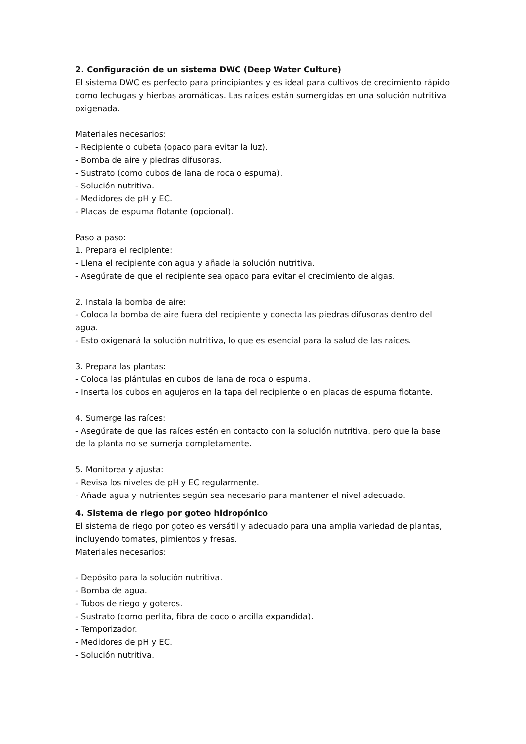2. Configuración de un sistema DWC (Deep Water Culture)
El sistema DWC es perfecto para principiantes y es ideal para cultivos de crecimiento rápido como lechugas y hierbas aromáticas. Las raíces están sumergidas en una solución nutritiva oxigenada.
Materiales necesarios:
- Recipiente o cubeta (opaco para evitar la luz).
- Bomba de aire y piedras difusoras.
- Sustrato (como cubos de lana de roca o espuma).
- Solución nutritiva.
- Medidores de pH y EC.
- Placas de espuma flotante (opcional).
Paso a paso:
1. Prepara el recipiente:
- Llena el recipiente con agua y añade la solución nutritiva.
- Asegúrate de que el recipiente sea opaco para evitar el crecimiento de algas.
2. Instala la bomba de aire:
- Coloca la bomba de aire fuera del recipiente y conecta las piedras difusoras dentro del agua.
- Esto oxigenará la solución nutritiva, lo que es esencial para la salud de las raíces.
3. Prepara las plantas:
- Coloca las plántulas en cubos de lana de roca o espuma.
- Inserta los cubos en agujeros en la tapa del recipiente o en placas de espuma flotante.
4. Sumerge las raíces:
- Asegúrate de que las raíces estén en contacto con la solución nutritiva, pero que la base de la planta no se sumerja completamente.
5. Monitorea y ajusta:
- Revisa los niveles de pH y EC regularmente.
- Añade agua y nutrientes según sea necesario para mantener el nivel adecuado.
4. Sistema de riego por goteo hidropónico
El sistema de riego por goteo es versátil y adecuado para una amplia variedad de plantas, incluyendo tomates, pimientos y fresas.
Materiales necesarios:
- Depósito para la solución nutritiva.
- Bomba de agua.
- Tubos de riego y goteros.
- Sustrato (como perlita, fibra de coco o arcilla expandida).
- Temporizador.
- Medidores de pH y EC.
- Solución nutritiva.